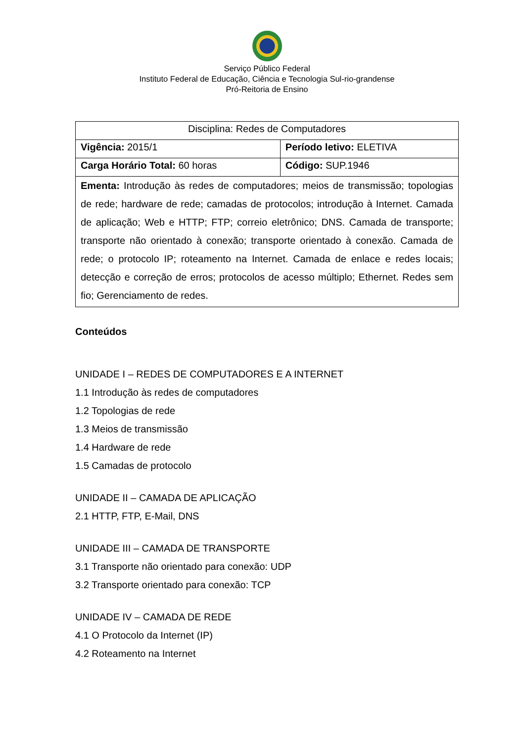Serviço Público Federal
Instituto Federal de Educação, Ciência e Tecnologia Sul-rio-grandense
Pró-Reitoria de Ensino
| Disciplina: Redes de Computadores | |
| Vigência: 2015/1 | Período letivo: ELETIVA |
| Carga Horário Total: 60 horas | Código: SUP.1946 |
| Ementa: Introdução às redes de computadores; meios de transmissão; topologias de rede; hardware de rede; camadas de protocolos; introdução à Internet. Camada de aplicação; Web e HTTP; FTP; correio eletrônico; DNS. Camada de transporte; transporte não orientado à conexão; transporte orientado à conexão. Camada de rede; o protocolo IP; roteamento na Internet. Camada de enlace e redes locais; detecção e correção de erros; protocolos de acesso múltiplo; Ethernet. Redes sem fio; Gerenciamento de redes. | |
Conteúdos
UNIDADE I – REDES DE COMPUTADORES E A INTERNET
1.1 Introdução às redes de computadores
1.2 Topologias de rede
1.3 Meios de transmissão
1.4 Hardware de rede
1.5 Camadas de protocolo
UNIDADE II – CAMADA DE APLICAÇÃO
2.1 HTTP, FTP, E-Mail, DNS
UNIDADE III – CAMADA DE TRANSPORTE
3.1 Transporte não orientado para conexão: UDP
3.2 Transporte orientado para conexão: TCP
UNIDADE IV – CAMADA DE REDE
4.1 O Protocolo da Internet (IP)
4.2 Roteamento na Internet